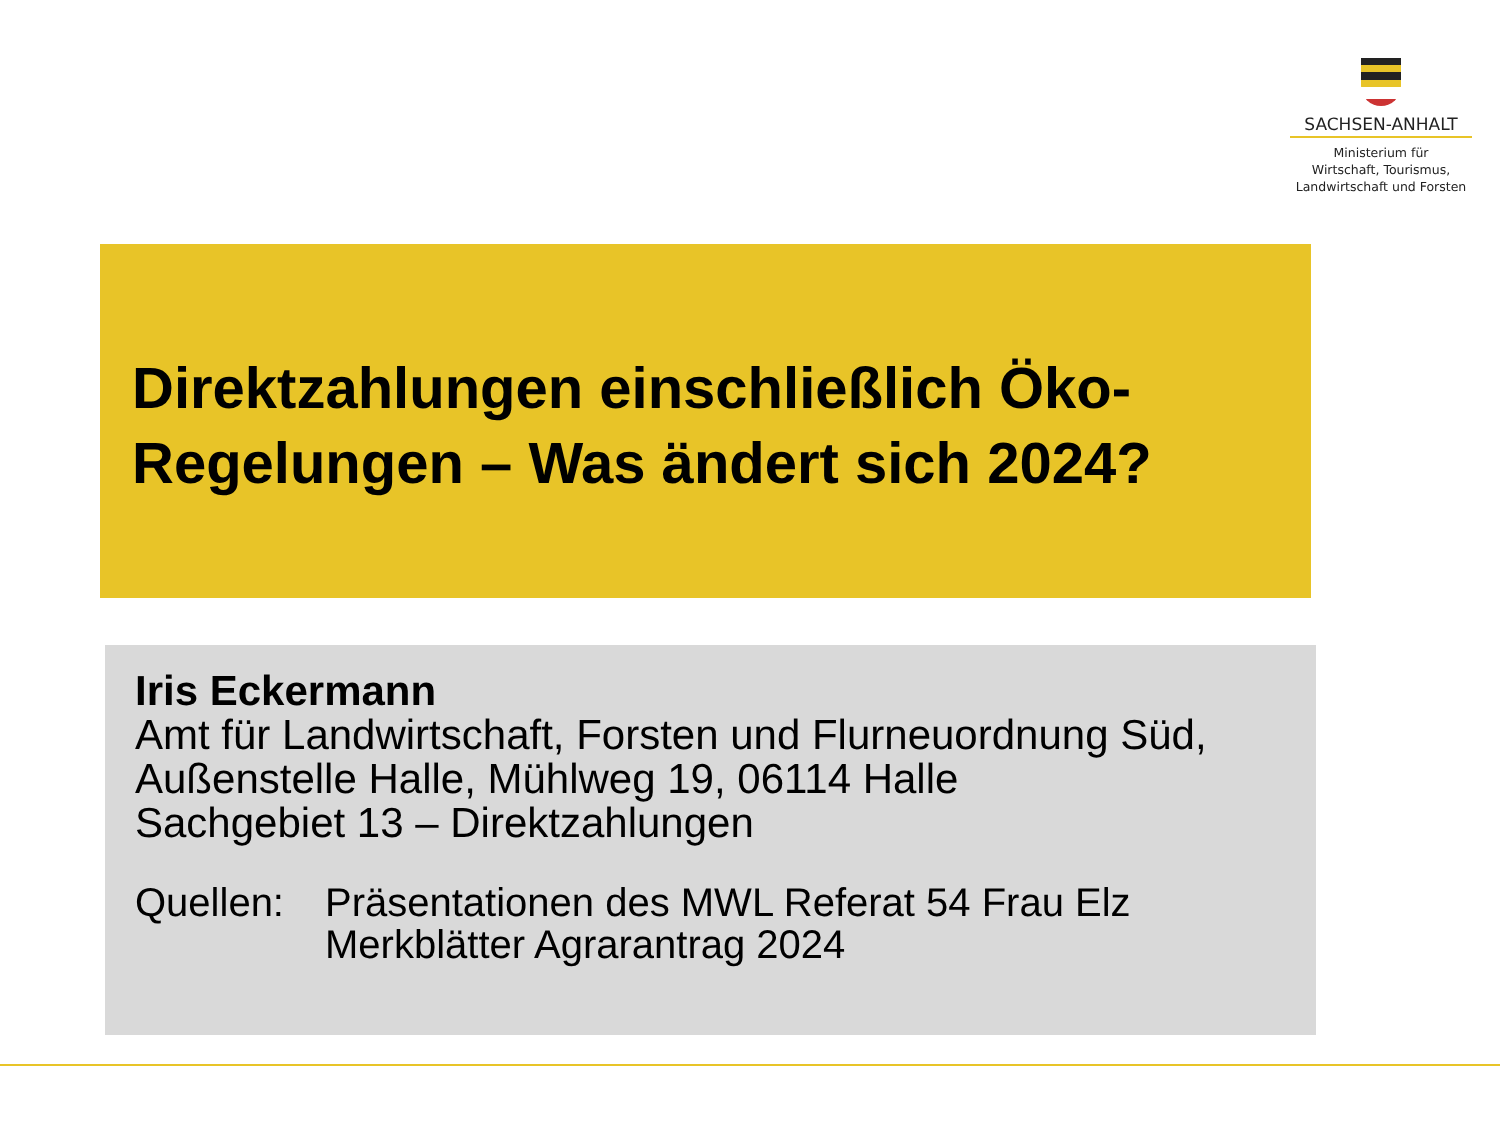SACHSEN-ANHALT
Ministerium für
Wirtschaft, Tourismus,
Landwirtschaft und Forsten
Direktzahlungen einschließlich Öko-Regelungen – Was ändert sich 2024?
Iris Eckermann
Amt für Landwirtschaft, Forsten und Flurneuordnung Süd, Außenstelle Halle, Mühlweg 19, 06114 Halle
Sachgebiet 13 – Direktzahlungen
Quellen: Präsentationen des MWL Referat 54 Frau Elz
Merkblätter Agrarantrag 2024